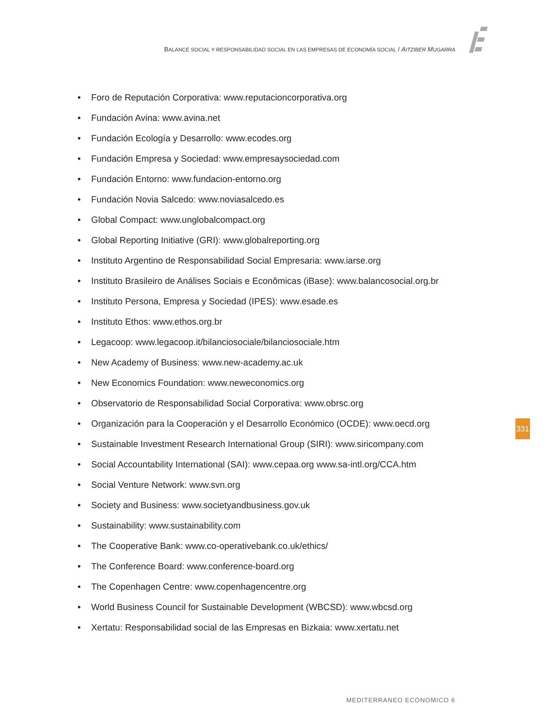BALANCE SOCIAL Y RESPONSABILIDAD SOCIAL EN LAS EMPRESAS DE ECONOMÍA SOCIAL / AITZIBER MUGARRA
• Foro de Reputación Corporativa: www.reputacioncorporativa.org
• Fundación Avina: www.avina.net
• Fundación Ecología y Desarrollo: www.ecodes.org
• Fundación Empresa y Sociedad: www.empresaysociedad.com
• Fundación Entorno: www.fundacion-entorno.org
• Fundación Novia Salcedo: www.noviasalcedo.es
• Global Compact: www.unglobalcompact.org
• Global Reporting Initiative (GRI): www.globalreporting.org
• Instituto Argentino de Responsabilidad Social Empresaria: www.iarse.org
• Instituto Brasileiro de Análises Sociais e Econômicas (iBase): www.balancosocial.org.br
• Instituto Persona, Empresa y Sociedad (IPES): www.esade.es
• Instituto Ethos: www.ethos.org.br
• Legacoop: www.legacoop.it/bilanciosociale/bilanciosociale.htm
• New Academy of Business: www.new-academy.ac.uk
• New Economics Foundation: www.neweconomics.org
• Observatorio de Responsabilidad Social Corporativa: www.obrsc.org
• Organización para la Cooperación y el Desarrollo Económico (OCDE): www.oecd.org
• Sustainable Investment Research International Group (SIRI): www.siricompany.com
• Social Accountability International (SAI): www.cepaa.org www.sa-intl.org/CCA.htm
• Social Venture Network: www.svn.org
• Society and Business: www.societyandbusiness.gov.uk
• Sustainability: www.sustainability.com
• The Cooperative Bank: www.co-operativebank.co.uk/ethics/
• The Conference Board: www.conference-board.org
• The Copenhagen Centre: www.copenhagencentre.org
• World Business Council for Sustainable Development (WBCSD): www.wbcsd.org
• Xertatu: Responsabilidad social de las Empresas en Bizkaia: www.xertatu.net
331
MEDITERRANEO ECONOMICO 6